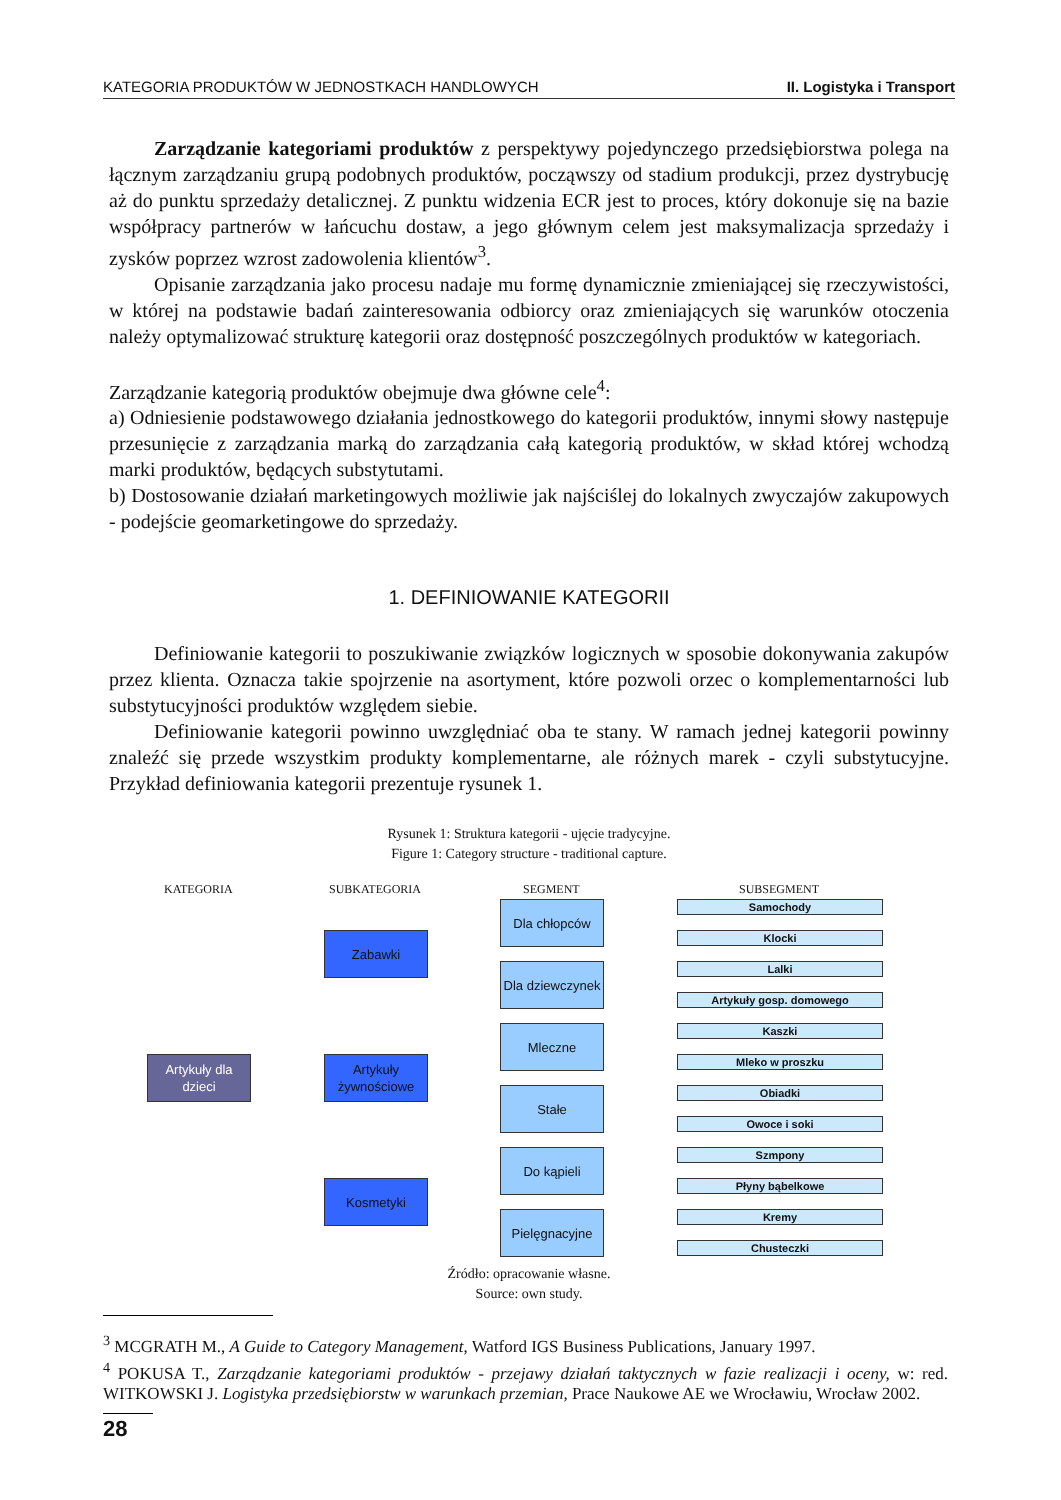KATEGORIA PRODUKTÓW W JEDNOSTKACH HANDLOWYCH II. Logistyka i Transport
Zarządzanie kategoriami produktów z perspektywy pojedynczego przedsiębiorstwa polega na łącznym zarządzaniu grupą podobnych produktów, począwszy od stadium produkcji, przez dystrybucję aż do punktu sprzedaży detalicznej. Z punktu widzenia ECR jest to proces, który dokonuje się na bazie współpracy partnerów w łańcuchu dostaw, a jego głównym celem jest maksymalizacja sprzedaży i zysków poprzez wzrost zadowolenia klientów<sup>3</sup>.
Opisanie zarządzania jako procesu nadaje mu formę dynamicznie zmieniającej się rzeczywistości, w której na podstawie badań zainteresowania odbiorcy oraz zmieniających się warunków otoczenia należy optymalizować strukturę kategorii oraz dostępność poszczególnych produktów w kategoriach.
Zarządzanie kategorią produktów obejmuje dwa główne cele<sup>4</sup>:
a) Odniesienie podstawowego działania jednostkowego do kategorii produktów, innymi słowy następuje przesunięcie z zarządzania marką do zarządzania całą kategorią produktów, w skład której wchodzą marki produktów, będących substytutami.
b) Dostosowanie działań marketingowych możliwie jak najściślej do lokalnych zwyczajów zakupowych - podejście geomarketingowe do sprzedaży.
1. DEFINIOWANIE KATEGORII
Definiowanie kategorii to poszukiwanie związków logicznych w sposobie dokonywania zakupów przez klienta. Oznacza takie spojrzenie na asortyment, które pozwoli orzec o komplementarności lub substytucyjności produktów względem siebie.
Definiowanie kategorii powinno uwzględniać oba te stany. W ramach jednej kategorii powinny znaleźć się przede wszystkim produkty komplementarne, ale różnych marek - czyli substytucyjne. Przykład definiowania kategorii prezentuje rysunek 1.
Rysunek 1: Struktura kategorii - ujęcie tradycyjne.
Figure 1: Category structure - traditional capture.
KATEGORIA SUBKATEGORIA SEGMENT SUBSEGMENT
Artykuły dla dzieci
Zabawki
Artykuły żywnościowe
Kosmetyki
Dla chłopców
Dla dziewczynek
Mleczne
Stałe
Do kąpieli
Pielęgnacyjne
Samochody
Klocki
Lalki
Artykuły gosp. domowego
Kaszki
Mleko w proszku
Obiadki
Owoce i soki
Szmpony
Płyny bąbelkowe
Kremy
Chusteczki
Źródło: opracowanie własne.
Source: own study.
<sup>3</sup> MCGRATH M., A Guide to Category Management, Watford IGS Business Publications, January 1997.
<sup>4</sup> POKUSA T., Zarządzanie kategoriami produktów - przejawy działań taktycznych w fazie realizacji i oceny, w: red. WITKOWSKI J. Logistyka przedsiębiorstw w warunkach przemian, Prace Naukowe AE we Wrocławiu, Wrocław 2002.
28